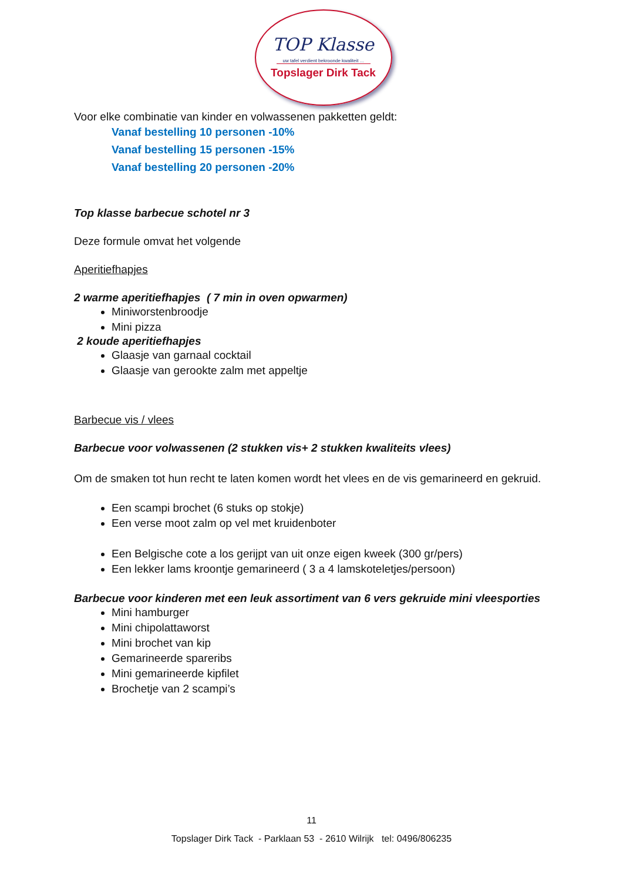TOP Klasse
uw tafel verdient bekroonde kwaliteit ...
Topslager Dirk Tack
Voor elke combinatie van kinder en volwassenen pakketten geldt:
Vanaf bestelling 10 personen -10%
Vanaf bestelling 15 personen -15%
Vanaf bestelling 20 personen -20%
Top klasse barbecue schotel nr 3
Deze formule omvat het volgende
Aperitiefhapjes
2 warme aperitiefhapjes ( 7 min in oven opwarmen)
Miniworstenbroodje
Mini pizza
2 koude aperitiefhapjes
Glaasje van garnaal cocktail
Glaasje van gerookte zalm met appeltje
Barbecue vis / vlees
Barbecue voor volwassenen (2 stukken vis+ 2 stukken kwaliteits vlees)
Om de smaken tot hun recht te laten komen wordt het vlees en de vis gemarineerd en gekruid.
Een scampi brochet (6 stuks op stokje)
Een verse moot zalm op vel met kruidenboter
Een Belgische cote a los gerijpt van uit onze eigen kweek (300 gr/pers)
Een lekker lams kroontje gemarineerd ( 3 a 4 lamskoteletjes/persoon)
Barbecue voor kinderen met een leuk assortiment van 6 vers gekruide mini vleesporties
Mini hamburger
Mini chipolattaworst
Mini brochet van kip
Gemarineerde spareribs
Mini gemarineerde kipfilet
Brochetje van 2 scampi’s
11
Topslager Dirk Tack - Parklaan 53 - 2610 Wilrijk tel: 0496/806235